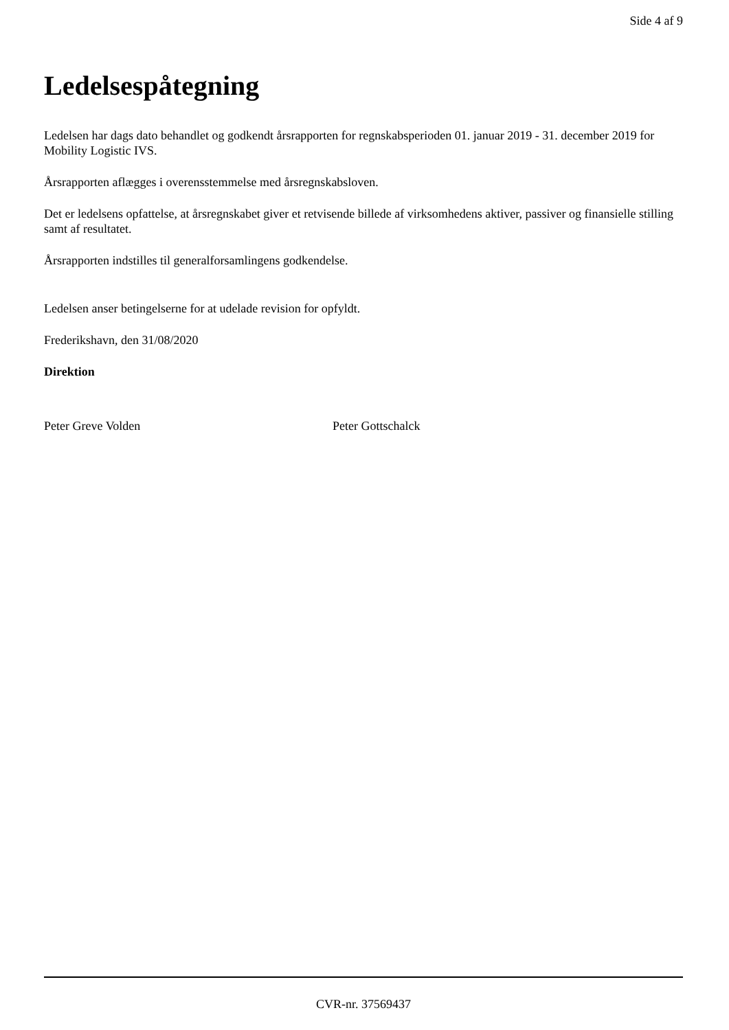Side 4 af 9
Ledelsespåtegning
Ledelsen har dags dato behandlet og godkendt årsrapporten for regnskabsperioden 01. januar 2019 - 31. december 2019 for Mobility Logistic IVS.
Årsrapporten aflægges i overensstemmelse med årsregnskabsloven.
Det er ledelsens opfattelse, at årsregnskabet giver et retvisende billede af virksomhedens aktiver, passiver og finansielle stilling samt af resultatet.
Årsrapporten indstilles til generalforsamlingens godkendelse.
Ledelsen anser betingelserne for at udelade revision for opfyldt.
Frederikshavn, den 31/08/2020
Direktion
Peter Greve Volden Peter Gottschalck
CVR-nr. 37569437